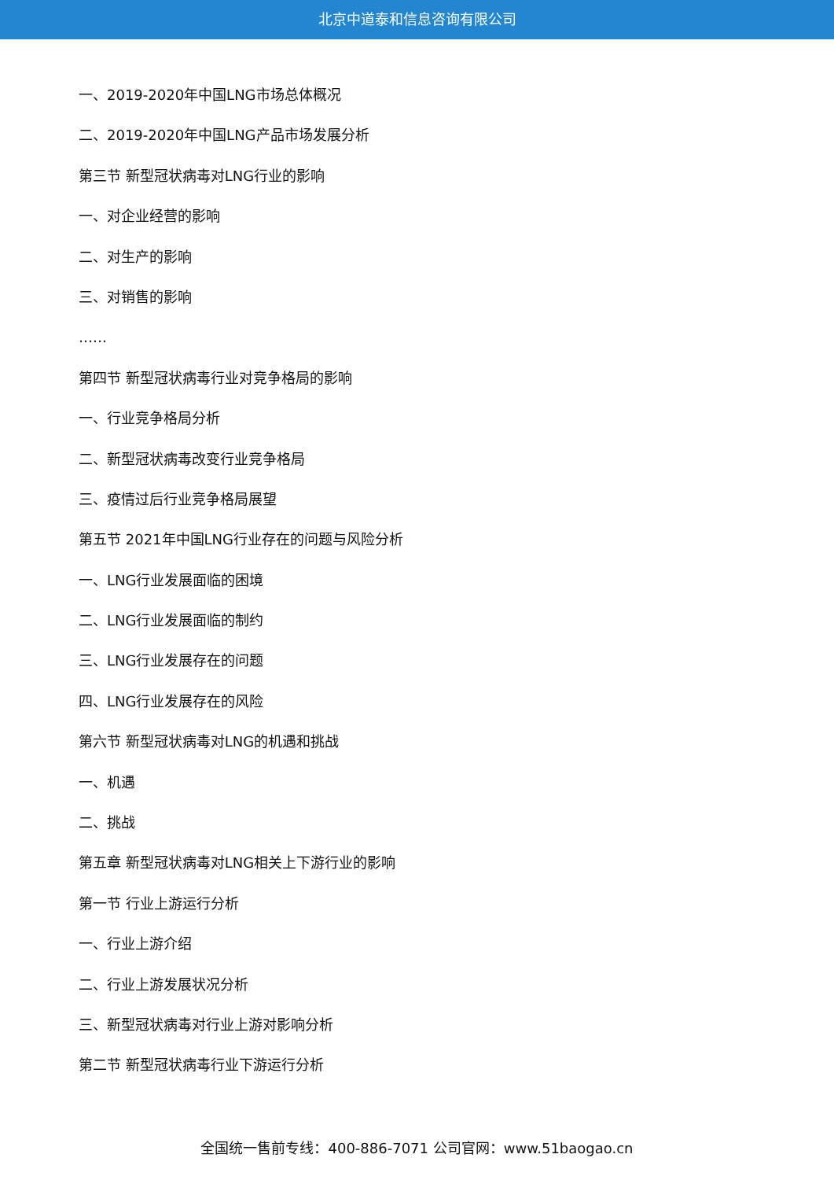北京中道泰和信息咨询有限公司
一、2019-2020年中国LNG市场总体概况
二、2019-2020年中国LNG产品市场发展分析
第三节 新型冠状病毒对LNG行业的影响
一、对企业经营的影响
二、对生产的影响
三、对销售的影响
……
第四节 新型冠状病毒行业对竞争格局的影响
一、行业竞争格局分析
二、新型冠状病毒改变行业竞争格局
三、疫情过后行业竞争格局展望
第五节 2021年中国LNG行业存在的问题与风险分析
一、LNG行业发展面临的困境
二、LNG行业发展面临的制约
三、LNG行业发展存在的问题
四、LNG行业发展存在的风险
第六节 新型冠状病毒对LNG的机遇和挑战
一、机遇
二、挑战
第五章 新型冠状病毒对LNG相关上下游行业的影响
第一节 行业上游运行分析
一、行业上游介绍
二、行业上游发展状况分析
三、新型冠状病毒对行业上游对影响分析
第二节 新型冠状病毒行业下游运行分析
全国统一售前专线：400-886-7071 公司官网：www.51baogao.cn